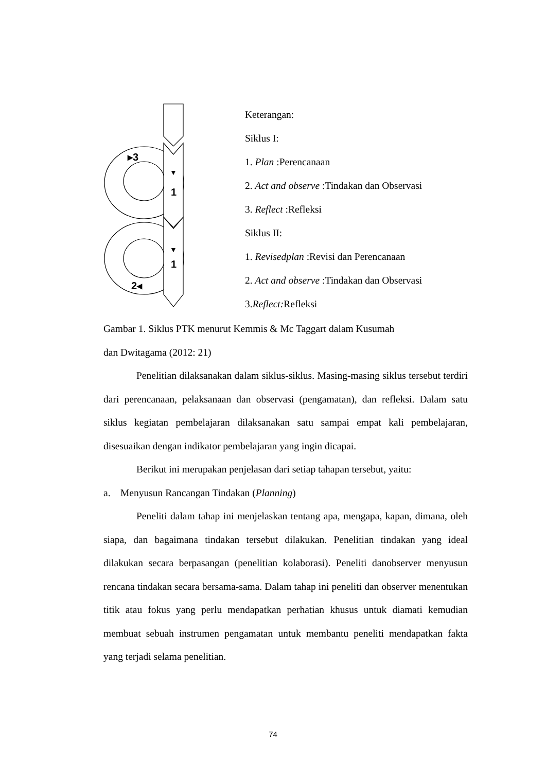▸3
▼
1
▼
1
2◂
Keterangan:
Siklus I:
1. Plan :Perencanaan
2. Act and observe :Tindakan dan Observasi
3. Reflect :Refleksi
Siklus II:
1. Revisedplan :Revisi dan Perencanaan
2. Act and observe :Tindakan dan Observasi
3.Reflect: Refleksi
Gambar 1. Siklus PTK menurut Kemmis & Mc Taggart dalam Kusumah
dan Dwitagama (2012: 21)
Penelitian dilaksanakan dalam siklus-siklus. Masing-masing siklus tersebut terdiri dari perencanaan, pelaksanaan dan observasi (pengamatan), dan refleksi. Dalam satu siklus kegiatan pembelajaran dilaksanakan satu sampai empat kali pembelajaran, disesuaikan dengan indikator pembelajaran yang ingin dicapai.
Berikut ini merupakan penjelasan dari setiap tahapan tersebut, yaitu:
a. Menyusun Rancangan Tindakan (Planning)
Peneliti dalam tahap ini menjelaskan tentang apa, mengapa, kapan, dimana, oleh siapa, dan bagaimana tindakan tersebut dilakukan. Penelitian tindakan yang ideal dilakukan secara berpasangan (penelitian kolaborasi). Peneliti danobserver menyusun rencana tindakan secara bersama-sama. Dalam tahap ini peneliti dan observer menentukan titik atau fokus yang perlu mendapatkan perhatian khusus untuk diamati kemudian membuat sebuah instrumen pengamatan untuk membantu peneliti mendapatkan fakta yang terjadi selama penelitian.
74